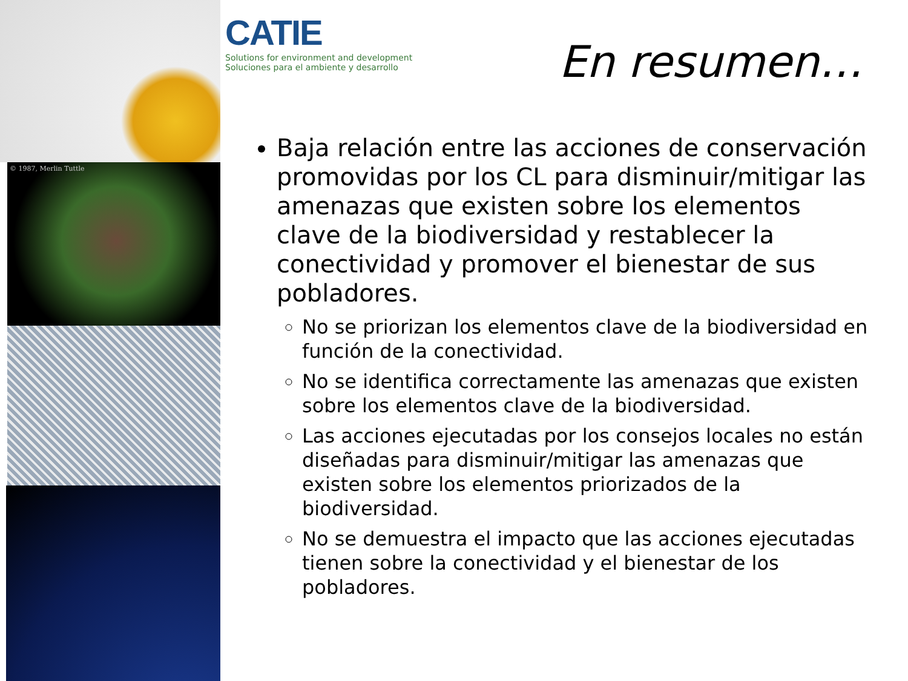© 1987, Merlin Tuttle
CATIE
Solutions for environment and development
Soluciones para el ambiente y desarrollo
En resumen…
Baja relación entre las acciones de conservación promovidas por los CL para disminuir/mitigar las amenazas que existen sobre los elementos clave de la biodiversidad y restablecer la conectividad y promover el bienestar de sus pobladores.
No se priorizan los elementos clave de la biodiversidad en función de la conectividad.
No se identifica correctamente las amenazas que existen sobre los elementos clave de la biodiversidad.
Las acciones ejecutadas por los consejos locales no están diseñadas para disminuir/mitigar las amenazas que existen sobre los elementos priorizados de la biodiversidad.
No se demuestra el impacto que las acciones ejecutadas tienen sobre la conectividad y el bienestar de los pobladores.